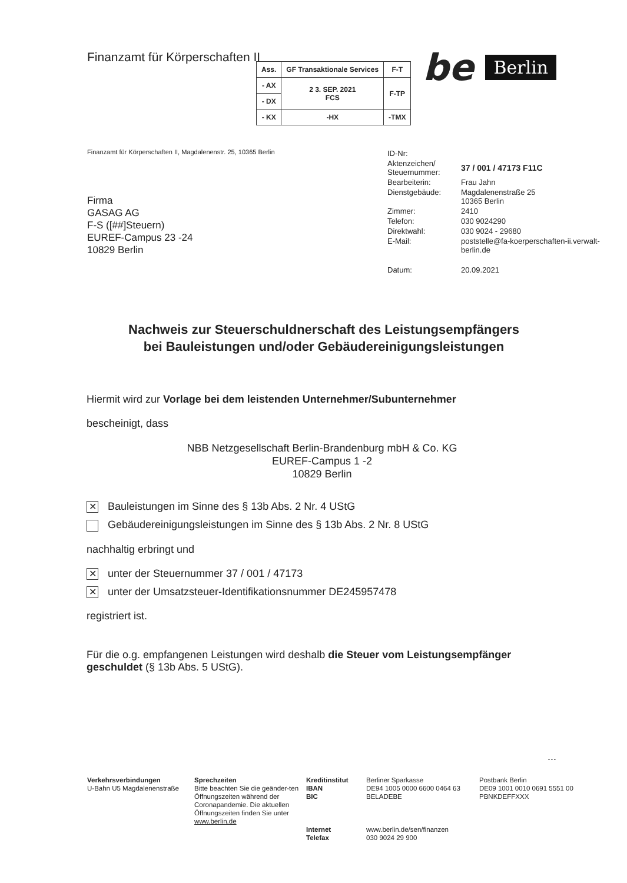Finanzamt für Körperschaften II
be Berlin
| Ass. | GF Transaktionale Services | F-T |
| - AX | 2 3. SEP. 2021 FCS | F-TP |
| - DX | | |
| - KX | -HX | -TMX |
Finanzamt für Körperschaften II, Magdalenenstr. 25, 10365 Berlin
Firma
GASAG AG
F-S ([##]Steuern)
EUREF-Campus 23 -24
10829 Berlin
| ID-Nr: | |
| Aktenzeichen/ Steuernummer: | 37 / 001 / 47173 F11C |
| Bearbeiterin: | Frau Jahn |
| Dienstgebäude: | Magdalenenstraße 25 10365 Berlin |
| Zimmer: | 2410 |
| Telefon: | 030 9024290 |
| Direktwahl: | 030 9024 - 29680 |
| E-Mail: | poststelle@fa-koerperschaften-ii.verwalt- berlin.de |
| Datum: | 20.09.2021 |
Nachweis zur Steuerschuldnerschaft des Leistungsempfängers
bei Bauleistungen und/oder Gebäudereinigungsleistungen
Hiermit wird zur Vorlage bei dem leistenden Unternehmer/Subunternehmer
bescheinigt, dass
NBB Netzgesellschaft Berlin-Brandenburg mbH & Co. KG
EUREF-Campus 1 -2
10829 Berlin
✕ Bauleistungen im Sinne des § 13b Abs. 2 Nr. 4 UStG
Gebäudereinigungsleistungen im Sinne des § 13b Abs. 2 Nr. 8 UStG
nachhaltig erbringt und
✕ unter der Steuernummer 37 / 001 / 47173
✕ unter der Umsatzsteuer-Identifikationsnummer DE245957478
registriert ist.
Für die o.g. empfangenen Leistungen wird deshalb die Steuer vom Leistungsempfänger geschuldet (§ 13b Abs. 5 UStG).
...
Verkehrsverbindungen
U-Bahn U5 Magdalenenstraße
Sprechzeiten
Bitte beachten Sie die geänder-ten Öffnungszeiten während der Coronapandemie. Die aktuellen Öffnungszeiten finden Sie unter www.berlin.de
Kreditinstitut
IBAN
BIC
Internet
Telefax
Berliner Sparkasse
DE94 1005 0000 6600 0464 63
BELADEBE
www.berlin.de/sen/finanzen
030 9024 29 900
Postbank Berlin
DE09 1001 0010 0691 5551 00
PBNKDEFFXXX